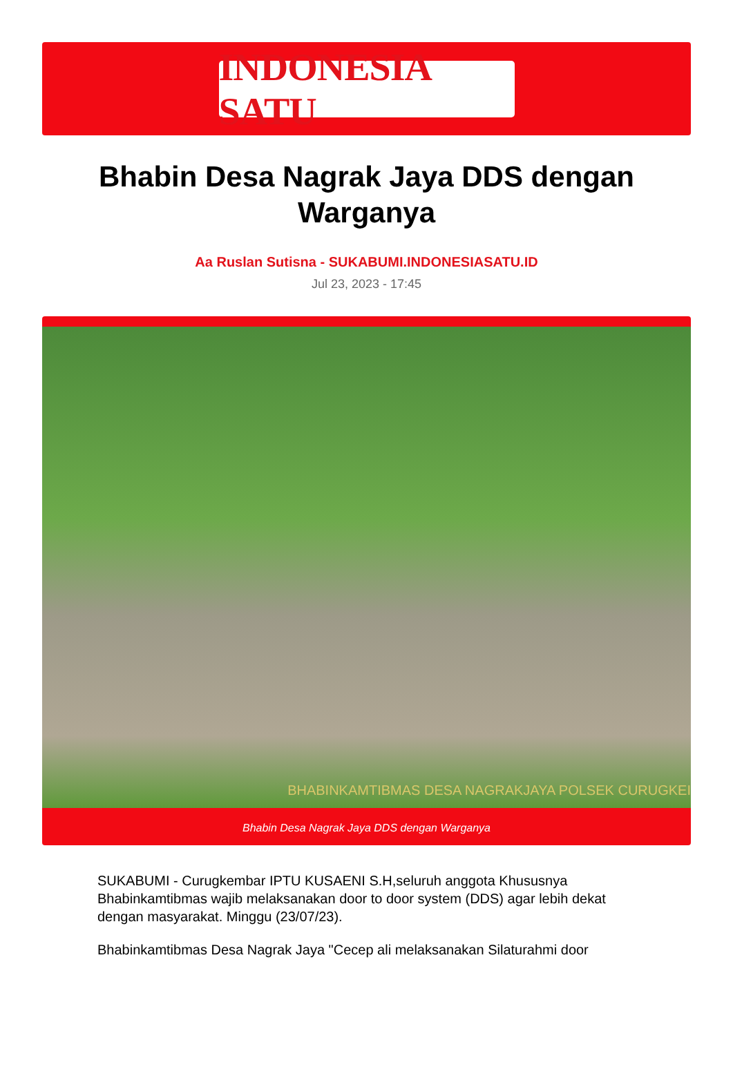INDONESIA SATU
Bhabin Desa Nagrak Jaya DDS dengan Warganya
Aa Ruslan Sutisna - SUKABUMI.INDONESIASATU.ID
Jul 23, 2023 - 17:45
BHABINKAMTIBMAS DESA NAGRAKJAYA POLSEK CURUGKEI
Bhabin Desa Nagrak Jaya DDS dengan Warganya
SUKABUMI - Curugkembar IPTU KUSAENI S.H,seluruh anggota Khususnya Bhabinkamtibmas wajib melaksanakan door to door system (DDS) agar lebih dekat dengan masyarakat. Minggu (23/07/23).
Bhabinkamtibmas Desa Nagrak Jaya "Cecep ali melaksanakan Silaturahmi door